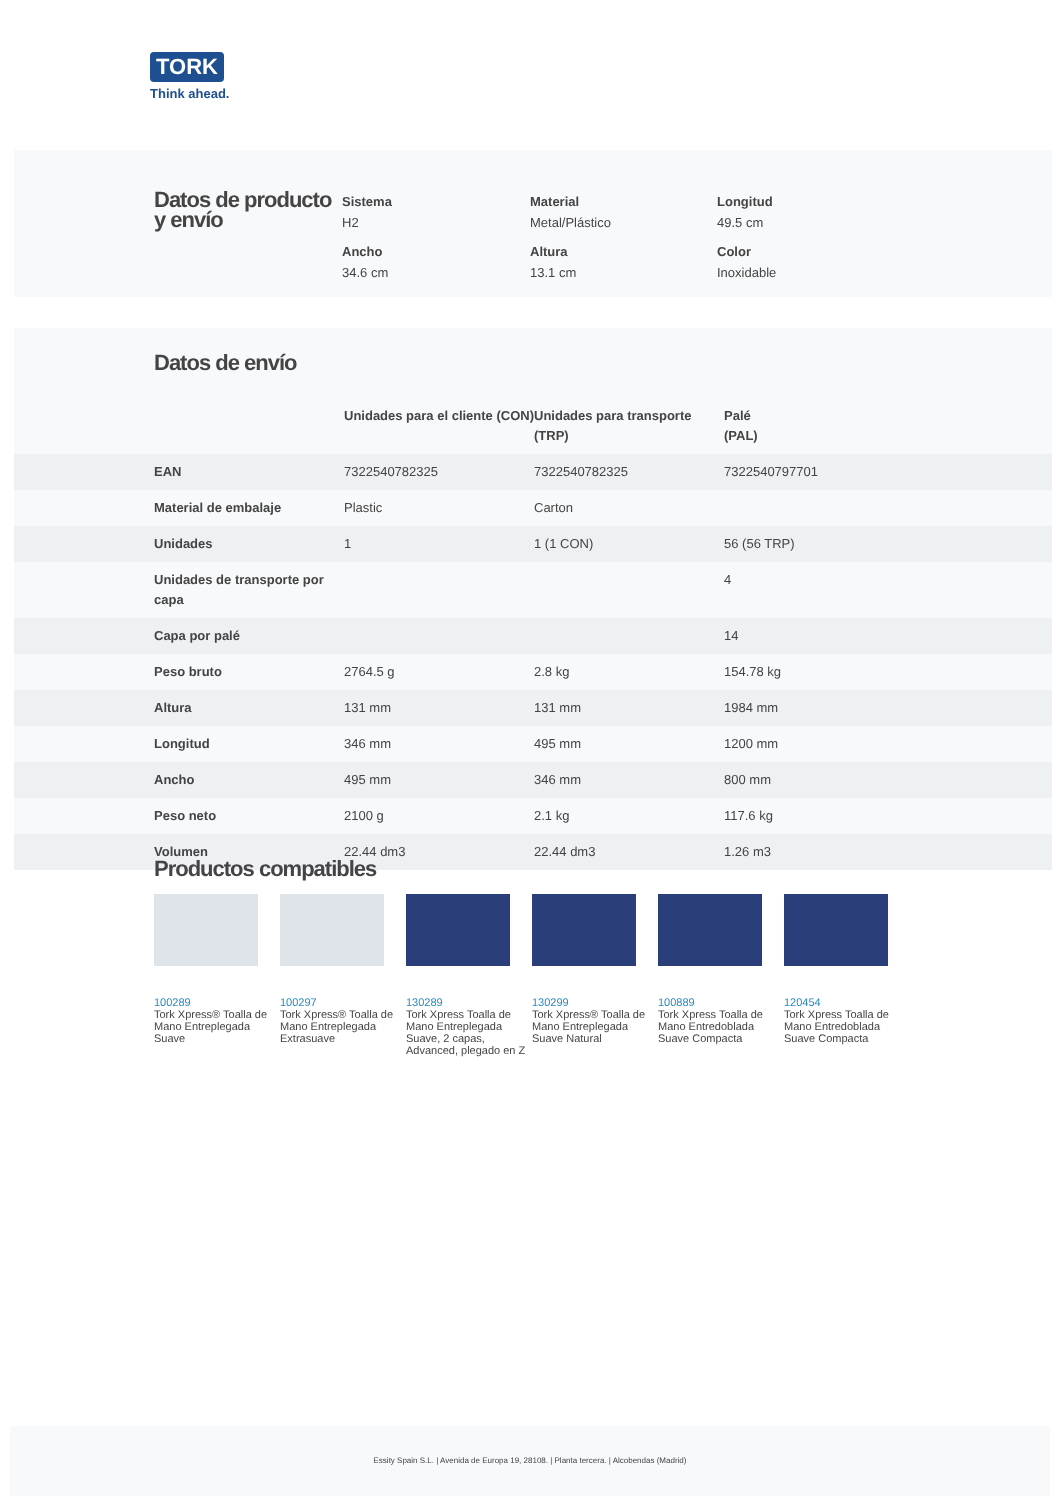TORK
Think ahead.
Datos de producto y envío
Sistema
H2
Material
Metal/Plástico
Longitud
49.5 cm
Ancho
34.6 cm
Altura
13.1 cm
Color
Inoxidable
Datos de envío
| | Unidades para el cliente (CON) | Unidades para transporte (TRP) | Palé (PAL) |
| --- | --- | --- | --- |
| EAN | 7322540782325 | 7322540782325 | 7322540797701 |
| Material de embalaje | Plastic | Carton | |
| Unidades | 1 | 1 (1 CON) | 56 (56 TRP) |
| Unidades de transporte por capa | | | 4 |
| Capa por palé | | | 14 |
| Peso bruto | 2764.5 g | 2.8 kg | 154.78 kg |
| Altura | 131 mm | 131 mm | 1984 mm |
| Longitud | 346 mm | 495 mm | 1200 mm |
| Ancho | 495 mm | 346 mm | 800 mm |
| Peso neto | 2100 g | 2.1 kg | 117.6 kg |
| Volumen | 22.44 dm3 | 22.44 dm3 | 1.26 m3 |
Productos compatibles
100289
Tork Xpress® Toalla de Mano Entreplegada Suave
100297
Tork Xpress® Toalla de Mano Entreplegada Extrasuave
130289
Tork Xpress Toalla de Mano Entreplegada Suave, 2 capas, Advanced, plegado en Z
130299
Tork Xpress® Toalla de Mano Entreplegada Suave Natural
100889
Tork Xpress Toalla de Mano Entredoblada Suave Compacta
120454
Tork Xpress Toalla de Mano Entredoblada Suave Compacta
Essity Spain S.L. | Avenida de Europa 19, 28108. | Planta tercera. | Alcobendas (Madrid)